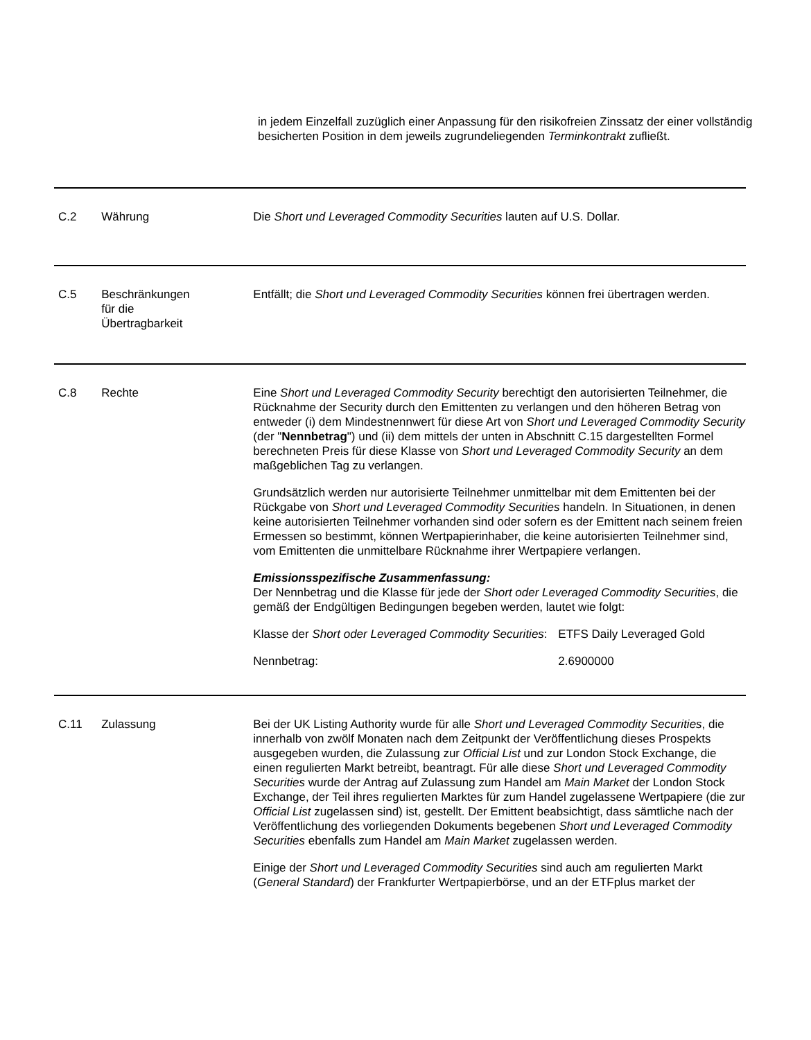in jedem Einzelfall zuzüglich einer Anpassung für den risikofreien Zinssatz der einer vollständig besicherten Position in dem jeweils zugrundeliegenden Terminkontrakt zufließt.
C.2 Währung Die Short und Leveraged Commodity Securities lauten auf U.S. Dollar.
C.5 Beschränkungen
für die
Übertragbarkeit
Entfällt; die Short und Leveraged Commodity Securities können frei übertragen werden.
C.8 Rechte Eine Short und Leveraged Commodity Security berechtigt den autorisierten Teilnehmer, die Rücknahme der Security durch den Emittenten zu verlangen und den höheren Betrag von entweder (i) dem Mindestnennwert für diese Art von Short und Leveraged Commodity Security (der "Nennbetrag") und (ii) dem mittels der unten in Abschnitt C.15 dargestellten Formel berechneten Preis für diese Klasse von Short und Leveraged Commodity Security an dem maßgeblichen Tag zu verlangen.
Grundsätzlich werden nur autorisierte Teilnehmer unmittelbar mit dem Emittenten bei der Rückgabe von Short und Leveraged Commodity Securities handeln. In Situationen, in denen keine autorisierten Teilnehmer vorhanden sind oder sofern es der Emittent nach seinem freien Ermessen so bestimmt, können Wertpapierinhaber, die keine autorisierten Teilnehmer sind, vom Emittenten die unmittelbare Rücknahme ihrer Wertpapiere verlangen.
Emissionsspezifische Zusammenfassung:
Der Nennbetrag und die Klasse für jede der Short oder Leveraged Commodity Securities, die gemäß der Endgültigen Bedingungen begeben werden, lautet wie folgt:
| Klasse der Short oder Leveraged Commodity Securities : | ETFS Daily Leveraged Gold |
| Nennbetrag: | 2.6900000 |
C.11 Zulassung Bei der UK Listing Authority wurde für alle Short und Leveraged Commodity Securities, die innerhalb von zwölf Monaten nach dem Zeitpunkt der Veröffentlichung dieses Prospekts ausgegeben wurden, die Zulassung zur Official List und zur London Stock Exchange, die einen regulierten Markt betreibt, beantragt. Für alle diese Short und Leveraged Commodity Securities wurde der Antrag auf Zulassung zum Handel am Main Market der London Stock Exchange, der Teil ihres regulierten Marktes für zum Handel zugelassene Wertpapiere (die zur Official List zugelassen sind) ist, gestellt. Der Emittent beabsichtigt, dass sämtliche nach der Veröffentlichung des vorliegenden Dokuments begebenen Short und Leveraged Commodity Securities ebenfalls zum Handel am Main Market zugelassen werden.
Einige der Short und Leveraged Commodity Securities sind auch am regulierten Markt (General Standard) der Frankfurter Wertpapierbörse, und an der ETFplus market der